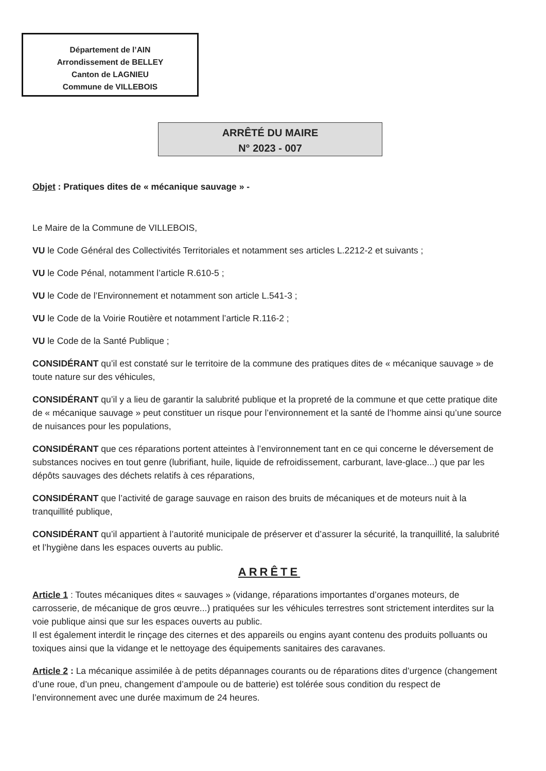Département de l’AIN
Arrondissement de BELLEY
Canton de LAGNIEU
Commune de VILLEBOIS
ARRÊTÉ DU MAIRE
N° 2023 - 007
Objet : Pratiques dites de « mécanique sauvage » -
Le Maire de la Commune de VILLEBOIS,
VU le Code Général des Collectivités Territoriales et notamment ses articles L.2212-2 et suivants ;
VU le Code Pénal, notamment l’article R.610-5 ;
VU le Code de l’Environnement et notamment son article L.541-3 ;
VU le Code de la Voirie Routière et notamment l’article R.116-2 ;
VU le Code de la Santé Publique ;
CONSIDÉRANT qu’il est constaté sur le territoire de la commune des pratiques dites de « mécanique sauvage » de toute nature sur des véhicules,
CONSIDÉRANT qu’il y a lieu de garantir la salubrité publique et la propreté de la commune et que cette pratique dite de « mécanique sauvage » peut constituer un risque pour l’environnement et la santé de l’homme ainsi qu’une source de nuisances pour les populations,
CONSIDÉRANT que ces réparations portent atteintes à l’environnement tant en ce qui concerne le déversement de substances nocives en tout genre (lubrifiant, huile, liquide de refroidissement, carburant, lave-glace...) que par les dépôts sauvages des déchets relatifs à ces réparations,
CONSIDÉRANT que l’activité de garage sauvage en raison des bruits de mécaniques et de moteurs nuit à la tranquillité publique,
CONSIDÉRANT qu’il appartient à l’autorité municipale de préserver et d’assurer la sécurité, la tranquillité, la salubrité et l’hygiène dans les espaces ouverts au public.
ARRÊTE
Article 1 : Toutes mécaniques dites « sauvages » (vidange, réparations importantes d’organes moteurs, de carrosserie, de mécanique de gros œuvre...) pratiquées sur les véhicules terrestres sont strictement interdites sur la voie publique ainsi que sur les espaces ouverts au public.
Il est également interdit le rinçage des citernes et des appareils ou engins ayant contenu des produits polluants ou toxiques ainsi que la vidange et le nettoyage des équipements sanitaires des caravanes.
Article 2 : La mécanique assimilée à de petits dépannages courants ou de réparations dites d’urgence (changement d’une roue, d’un pneu, changement d’ampoule ou de batterie) est tolérée sous condition du respect de l’environnement avec une durée maximum de 24 heures.